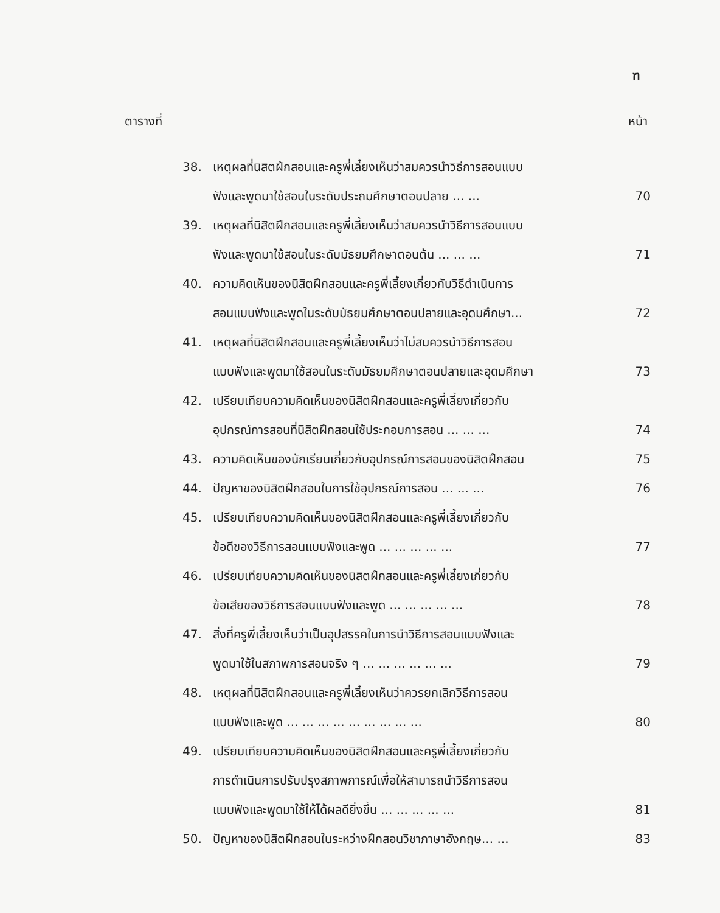ฑ
ตารางที่ หน้า
38. เหตุผลที่นิสิตฝึกสอนและครูพี่เลี้ยงเห็นว่าสมควรนำวิธีการสอนแบบ
ฟังและพูดมาใช้สอนในระดับประถมศึกษาตอนปลาย ... ...
70
39. เหตุผลที่นิสิตฝึกสอนและครูพี่เลี้ยงเห็นว่าสมควรนำวิธีการสอนแบบ
ฟังและพูดมาใช้สอนในระดับมัธยมศึกษาตอนต้น ... ... ...
71
40. ความคิดเห็นของนิสิตฝึกสอนและครูพี่เลี้ยงเกี่ยวกับวิธีดำเนินการ
สอนแบบฟังและพูดในระดับมัธยมศึกษาตอนปลายและอุดมศึกษา...
72
41. เหตุผลที่นิสิตฝึกสอนและครูพี่เลี้ยงเห็นว่าไม่สมควรนำวิธีการสอน
แบบฟังและพูดมาใช้สอนในระดับมัธยมศึกษาตอนปลายและอุดมศึกษา
73
42. เปรียบเทียบความคิดเห็นของนิสิตฝึกสอนและครูพี่เลี้ยงเกี่ยวกับ
อุปกรณ์การสอนที่นิสิตฝึกสอนใช้ประกอบการสอน ... ... ...
74
43. ความคิดเห็นของนักเรียนเกี่ยวกับอุปกรณ์การสอนของนิสิตฝึกสอน 75
44. ปัญหาของนิสิตฝึกสอนในการใช้อุปกรณ์การสอน ... ... ... 76
45. เปรียบเทียบความคิดเห็นของนิสิตฝึกสอนและครูพี่เลี้ยงเกี่ยวกับ
ข้อดีของวิธีการสอนแบบฟังและพูด ... ... ... ... ...
77
46. เปรียบเทียบความคิดเห็นของนิสิตฝึกสอนและครูพี่เลี้ยงเกี่ยวกับ
ข้อเสียของวิธีการสอนแบบฟังและพูด ... ... ... ... ...
78
47. สิ่งที่ครูพี่เลี้ยงเห็นว่าเป็นอุปสรรคในการนำวิธีการสอนแบบฟังและ
พูดมาใช้ในสภาพการสอนจริง ๆ ... ... ... ... ... ...
79
48. เหตุผลที่นิสิตฝึกสอนและครูพี่เลี้ยงเห็นว่าควรยกเลิกวิธีการสอน
แบบฟังและพูด ... ... ... ... ... ... ... ... ...
80
49. เปรียบเทียบความคิดเห็นของนิสิตฝึกสอนและครูพี่เลี้ยงเกี่ยวกับ
การดำเนินการปรับปรุงสภาพการณ์เพื่อให้สามารถนำวิธีการสอน
แบบฟังและพูดมาใช้ให้ได้ผลดียิ่งขึ้น ... ... ... ... ...
81
50. ปัญหาของนิสิตฝึกสอนในระหว่างฝึกสอนวิชาภาษาอังกฤษ... ... 83